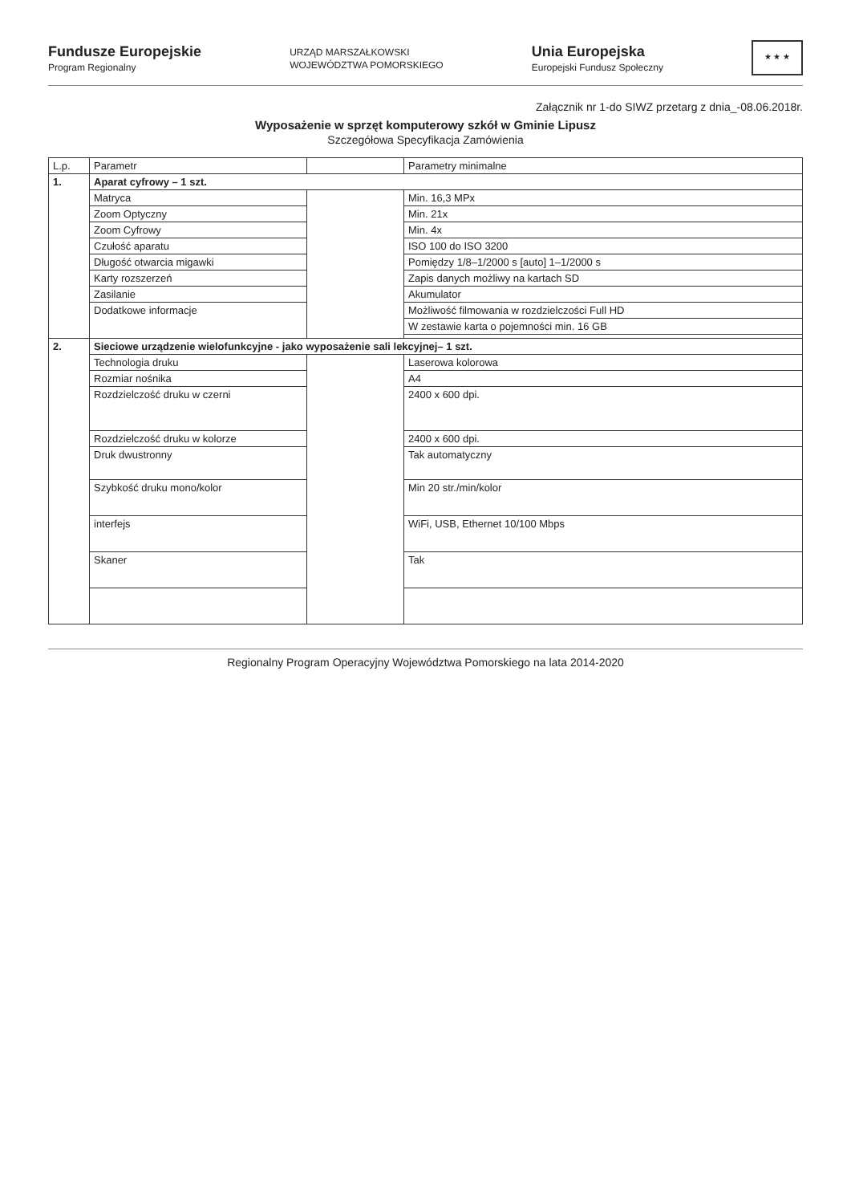Fundusze Europejskie
Program Regionalny
URZĄD MARSZAŁKOWSKI
WOJEWÓDZTWA POMORSKIEGO
Unia Europejska
Europejski Fundusz Społeczny
★ ★ ★
Załącznik nr 1-do SIWZ przetarg z dnia_-08.06.2018r.
Wyposażenie w sprzęt komputerowy szkół w Gminie Lipusz
Szczegółowa Specyfikacja Zamówienia
| L.p. | Parametr | | Parametry minimalne |
| --- | --- | --- | --- |
| 1. | Aparat cyfrowy – 1 szt. | | |
| | Matryca | | Min. 16,3 MPx |
| | Zoom Optyczny | | Min. 21x |
| | Zoom Cyfrowy | | Min. 4x |
| | Czułość aparatu | | ISO 100 do ISO 3200 |
| | Długość otwarcia migawki | | Pomiędzy 1/8–1/2000 s [auto] 1–1/2000 s |
| | Karty rozszerzeń | | Zapis danych możliwy na kartach SD |
| | Zasilanie | | Akumulator |
| | Dodatkowe informacje | | Możliwość filmowania w rozdzielczości Full HD |
| | | | W zestawie karta o pojemności min. 16 GB |
| 2. | Sieciowe urządzenie wielofunkcyjne - jako wyposażenie sali lekcyjnej– 1 szt. | | |
| | Technologia druku | | Laserowa kolorowa |
| | Rozmiar nośnika | | A4 |
| | Rozdzielczość druku w czerni | | 2400 x 600 dpi. |
| | Rozdzielczość druku w kolorze | | 2400 x 600 dpi. |
| | Druk dwustronny | | Tak automatyczny |
| | Szybkość druku mono/kolor | | Min 20 str./min/kolor |
| | interfejs | | WiFi, USB, Ethernet 10/100 Mbps |
| | Skaner | | Tak |
Regionalny Program Operacyjny Województwa Pomorskiego na lata 2014-2020